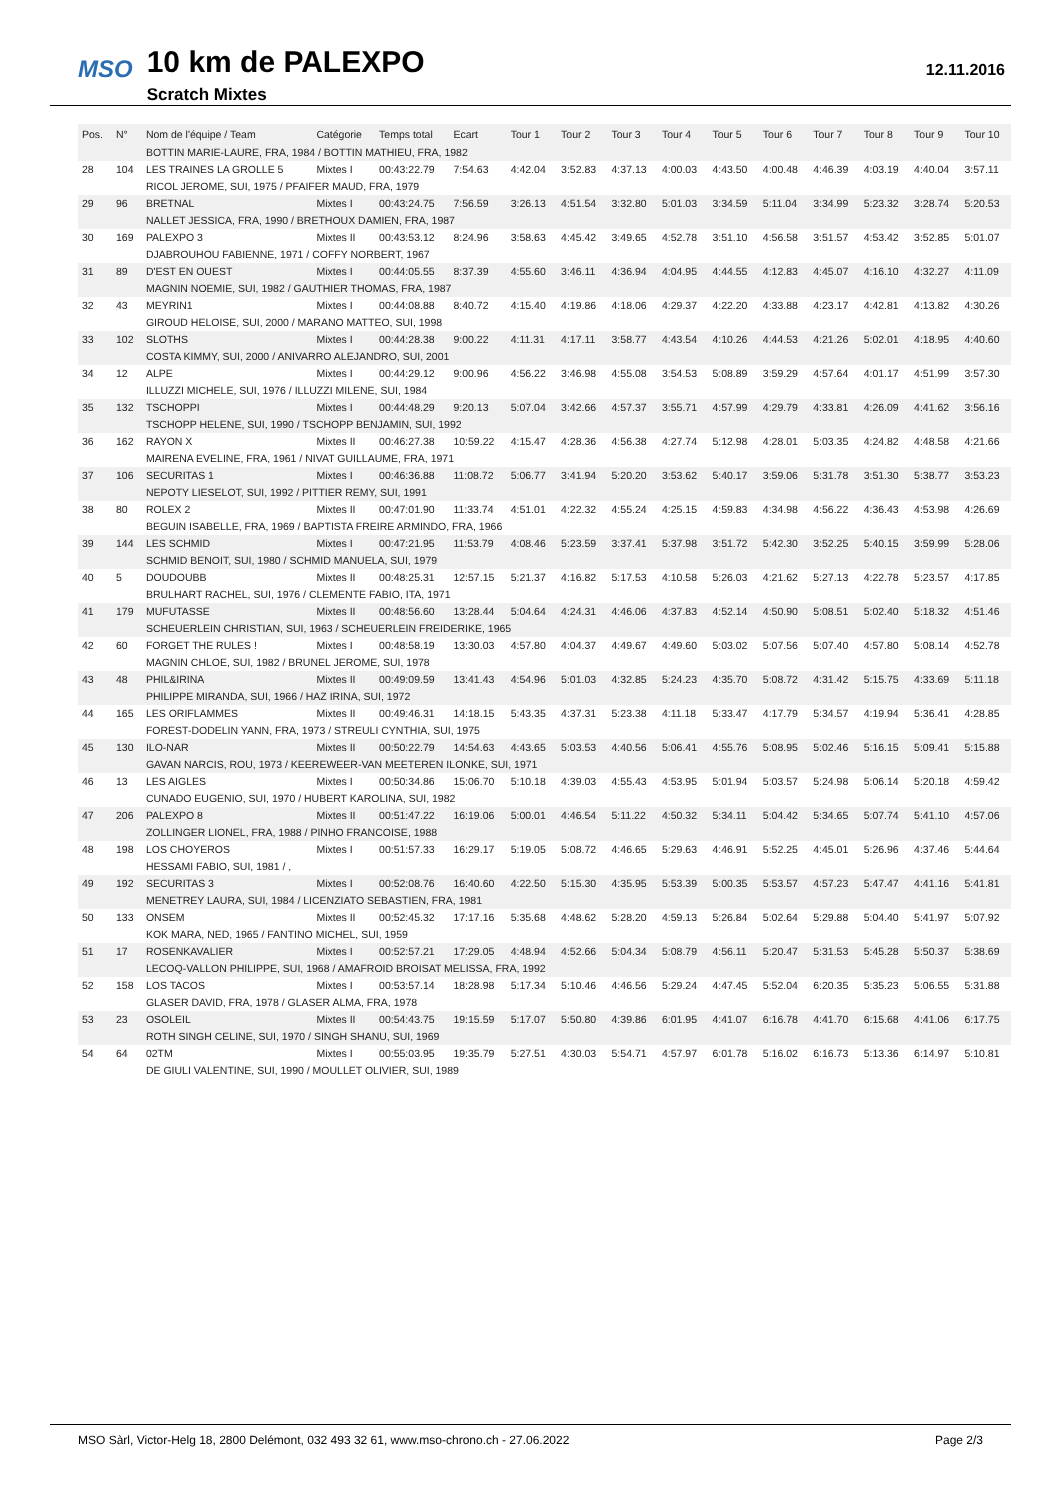MSO
10 km de PALEXPO
Scratch Mixtes
12.11.2016
| Pos. | N° | Nom de l'équipe / Team | Catégorie | Temps total | Ecart | Tour 1 | Tour 2 | Tour 3 | Tour 4 | Tour 5 | Tour 6 | Tour 7 | Tour 8 | Tour 9 | Tour 10 |
| --- | --- | --- | --- | --- | --- | --- | --- | --- | --- | --- | --- | --- | --- | --- | --- |
| | | BOTTIN MARIE-LAURE, FRA, 1984 / BOTTIN MATHIEU, FRA, 1982 | | | | | | | | | | | | | |
| 28 | 104 | LES TRAINES LA GROLLE 5 | Mixtes I | 00:43:22.79 | 7:54.63 | 4:42.04 | 3:52.83 | 4:37.13 | 4:00.03 | 4:43.50 | 4:00.48 | 4:46.39 | 4:03.19 | 4:40.04 | 3:57.11 |
| | | RICOL JEROME, SUI, 1975 / PFAIFER MAUD, FRA, 1979 | | | | | | | | | | | | | |
| 29 | 96 | BRETNAL | Mixtes I | 00:43:24.75 | 7:56.59 | 3:26.13 | 4:51.54 | 3:32.80 | 5:01.03 | 3:34.59 | 5:11.04 | 3:34.99 | 5:23.32 | 3:28.74 | 5:20.53 |
| | | NALLET JESSICA, FRA, 1990 / BRETHOUX DAMIEN, FRA, 1987 | | | | | | | | | | | | | |
| 30 | 169 | PALEXPO 3 | Mixtes II | 00:43:53.12 | 8:24.96 | 3:58.63 | 4:45.42 | 3:49.65 | 4:52.78 | 3:51.10 | 4:56.58 | 3:51.57 | 4:53.42 | 3:52.85 | 5:01.07 |
| | | DJABROUHOU FABIENNE, 1971 / COFFY NORBERT, 1967 | | | | | | | | | | | | | |
| 31 | 89 | D'EST EN OUEST | Mixtes I | 00:44:05.55 | 8:37.39 | 4:55.60 | 3:46.11 | 4:36.94 | 4:04.95 | 4:44.55 | 4:12.83 | 4:45.07 | 4:16.10 | 4:32.27 | 4:11.09 |
| | | MAGNIN NOEMIE, SUI, 1982 / GAUTHIER THOMAS, FRA, 1987 | | | | | | | | | | | | | |
| 32 | 43 | MEYRIN1 | Mixtes I | 00:44:08.88 | 8:40.72 | 4:15.40 | 4:19.86 | 4:18.06 | 4:29.37 | 4:22.20 | 4:33.88 | 4:23.17 | 4:42.81 | 4:13.82 | 4:30.26 |
| | | GIROUD HELOISE, SUI, 2000 / MARANO MATTEO, SUI, 1998 | | | | | | | | | | | | | |
| 33 | 102 | SLOTHS | Mixtes I | 00:44:28.38 | 9:00.22 | 4:11.31 | 4:17.11 | 3:58.77 | 4:43.54 | 4:10.26 | 4:44.53 | 4:21.26 | 5:02.01 | 4:18.95 | 4:40.60 |
| | | COSTA KIMMY, SUI, 2000 / ANIVARRO ALEJANDRO, SUI, 2001 | | | | | | | | | | | | | |
| 34 | 12 | ALPE | Mixtes I | 00:44:29.12 | 9:00.96 | 4:56.22 | 3:46.98 | 4:55.08 | 3:54.53 | 5:08.89 | 3:59.29 | 4:57.64 | 4:01.17 | 4:51.99 | 3:57.30 |
| | | ILLUZZI MICHELE, SUI, 1976 / ILLUZZI MILENE, SUI, 1984 | | | | | | | | | | | | | |
| 35 | 132 | TSCHOPPI | Mixtes I | 00:44:48.29 | 9:20.13 | 5:07.04 | 3:42.66 | 4:57.37 | 3:55.71 | 4:57.99 | 4:29.79 | 4:33.81 | 4:26.09 | 4:41.62 | 3:56.16 |
| | | TSCHOPP HELENE, SUI, 1990 / TSCHOPP BENJAMIN, SUI, 1992 | | | | | | | | | | | | | |
| 36 | 162 | RAYON X | Mixtes II | 00:46:27.38 | 10:59.22 | 4:15.47 | 4:28.36 | 4:56.38 | 4:27.74 | 5:12.98 | 4:28.01 | 5:03.35 | 4:24.82 | 4:48.58 | 4:21.66 |
| | | MAIRENA EVELINE, FRA, 1961 / NIVAT GUILLAUME, FRA, 1971 | | | | | | | | | | | | | |
| 37 | 106 | SECURITAS 1 | Mixtes I | 00:46:36.88 | 11:08.72 | 5:06.77 | 3:41.94 | 5:20.20 | 3:53.62 | 5:40.17 | 3:59.06 | 5:31.78 | 3:51.30 | 5:38.77 | 3:53.23 |
| | | NEPOTY LIESELOT, SUI, 1992 / PITTIER REMY, SUI, 1991 | | | | | | | | | | | | | |
| 38 | 80 | ROLEX 2 | Mixtes II | 00:47:01.90 | 11:33.74 | 4:51.01 | 4:22.32 | 4:55.24 | 4:25.15 | 4:59.83 | 4:34.98 | 4:56.22 | 4:36.43 | 4:53.98 | 4:26.69 |
| | | BEGUIN ISABELLE, FRA, 1969 / BAPTISTA FREIRE ARMINDO, FRA, 1966 | | | | | | | | | | | | | |
| 39 | 144 | LES SCHMID | Mixtes I | 00:47:21.95 | 11:53.79 | 4:08.46 | 5:23.59 | 3:37.41 | 5:37.98 | 3:51.72 | 5:42.30 | 3:52.25 | 5:40.15 | 3:59.99 | 5:28.06 |
| | | SCHMID BENOIT, SUI, 1980 / SCHMID MANUELA, SUI, 1979 | | | | | | | | | | | | | |
| 40 | 5 | DOUDOUBB | Mixtes II | 00:48:25.31 | 12:57.15 | 5:21.37 | 4:16.82 | 5:17.53 | 4:10.58 | 5:26.03 | 4:21.62 | 5:27.13 | 4:22.78 | 5:23.57 | 4:17.85 |
| | | BRULHART RACHEL, SUI, 1976 / CLEMENTE FABIO, ITA, 1971 | | | | | | | | | | | | | |
| 41 | 179 | MUFUTASSE | Mixtes II | 00:48:56.60 | 13:28.44 | 5:04.64 | 4:24.31 | 4:46.06 | 4:37.83 | 4:52.14 | 4:50.90 | 5:08.51 | 5:02.40 | 5:18.32 | 4:51.46 |
| | | SCHEUERLEIN CHRISTIAN, SUI, 1963 / SCHEUERLEIN FREIDERIKE, 1965 | | | | | | | | | | | | | |
| 42 | 60 | FORGET THE RULES ! | Mixtes I | 00:48:58.19 | 13:30.03 | 4:57.80 | 4:04.37 | 4:49.67 | 4:49.60 | 5:03.02 | 5:07.56 | 5:07.40 | 4:57.80 | 5:08.14 | 4:52.78 |
| | | MAGNIN CHLOE, SUI, 1982 / BRUNEL JEROME, SUI, 1978 | | | | | | | | | | | | | |
| 43 | 48 | PHIL&IRINA | Mixtes II | 00:49:09.59 | 13:41.43 | 4:54.96 | 5:01.03 | 4:32.85 | 5:24.23 | 4:35.70 | 5:08.72 | 4:31.42 | 5:15.75 | 4:33.69 | 5:11.18 |
| | | PHILIPPE MIRANDA, SUI, 1966 / HAZ IRINA, SUI, 1972 | | | | | | | | | | | | | |
| 44 | 165 | LES ORIFLAMMES | Mixtes II | 00:49:46.31 | 14:18.15 | 5:43.35 | 4:37.31 | 5:23.38 | 4:11.18 | 5:33.47 | 4:17.79 | 5:34.57 | 4:19.94 | 5:36.41 | 4:28.85 |
| | | FOREST-DODELIN YANN, FRA, 1973 / STREULI CYNTHIA, SUI, 1975 | | | | | | | | | | | | | |
| 45 | 130 | ILO-NAR | Mixtes II | 00:50:22.79 | 14:54.63 | 4:43.65 | 5:03.53 | 4:40.56 | 5:06.41 | 4:55.76 | 5:08.95 | 5:02.46 | 5:16.15 | 5:09.41 | 5:15.88 |
| | | GAVAN NARCIS, ROU, 1973 / KEEREWEER-VAN MEETEREN ILONKE, SUI, 1971 | | | | | | | | | | | | | |
| 46 | 13 | LES AIGLES | Mixtes I | 00:50:34.86 | 15:06.70 | 5:10.18 | 4:39.03 | 4:55.43 | 4:53.95 | 5:01.94 | 5:03.57 | 5:24.98 | 5:06.14 | 5:20.18 | 4:59.42 |
| | | CUNADO EUGENIO, SUI, 1970 / HUBERT KAROLINA, SUI, 1982 | | | | | | | | | | | | | |
| 47 | 206 | PALEXPO 8 | Mixtes II | 00:51:47.22 | 16:19.06 | 5:00.01 | 4:46.54 | 5:11.22 | 4:50.32 | 5:34.11 | 5:04.42 | 5:34.65 | 5:07.74 | 5:41.10 | 4:57.06 |
| | | ZOLLINGER LIONEL, FRA, 1988 / PINHO FRANCOISE, 1988 | | | | | | | | | | | | | |
| 48 | 198 | LOS CHOYEROS | Mixtes I | 00:51:57.33 | 16:29.17 | 5:19.05 | 5:08.72 | 4:46.65 | 5:29.63 | 4:46.91 | 5:52.25 | 4:45.01 | 5:26.96 | 4:37.46 | 5:44.64 |
| | | HESSAMI FABIO, SUI, 1981 / , | | | | | | | | | | | | | |
| 49 | 192 | SECURITAS 3 | Mixtes I | 00:52:08.76 | 16:40.60 | 4:22.50 | 5:15.30 | 4:35.95 | 5:53.39 | 5:00.35 | 5:53.57 | 4:57.23 | 5:47.47 | 4:41.16 | 5:41.81 |
| | | MENETREY LAURA, SUI, 1984 / LICENZIATO SEBASTIEN, FRA, 1981 | | | | | | | | | | | | | |
| 50 | 133 | ONSEM | Mixtes II | 00:52:45.32 | 17:17.16 | 5:35.68 | 4:48.62 | 5:28.20 | 4:59.13 | 5:26.84 | 5:02.64 | 5:29.88 | 5:04.40 | 5:41.97 | 5:07.92 |
| | | KOK MARA, NED, 1965 / FANTINO MICHEL, SUI, 1959 | | | | | | | | | | | | | |
| 51 | 17 | ROSENKAVALIER | Mixtes I | 00:52:57.21 | 17:29.05 | 4:48.94 | 4:52.66 | 5:04.34 | 5:08.79 | 4:56.11 | 5:20.47 | 5:31.53 | 5:45.28 | 5:50.37 | 5:38.69 |
| | | LECOQ-VALLON PHILIPPE, SUI, 1968 / AMAFROID BROISAT MELISSA, FRA, 1992 | | | | | | | | | | | | | |
| 52 | 158 | LOS TACOS | Mixtes I | 00:53:57.14 | 18:28.98 | 5:17.34 | 5:10.46 | 4:46.56 | 5:29.24 | 4:47.45 | 5:52.04 | 6:20.35 | 5:35.23 | 5:06.55 | 5:31.88 |
| | | GLASER DAVID, FRA, 1978 / GLASER ALMA, FRA, 1978 | | | | | | | | | | | | | |
| 53 | 23 | OSOLEIL | Mixtes II | 00:54:43.75 | 19:15.59 | 5:17.07 | 5:50.80 | 4:39.86 | 6:01.95 | 4:41.07 | 6:16.78 | 4:41.70 | 6:15.68 | 4:41.06 | 6:17.75 |
| | | ROTH SINGH CELINE, SUI, 1970 / SINGH SHANU, SUI, 1969 | | | | | | | | | | | | | |
| 54 | 64 | 02TM | Mixtes I | 00:55:03.95 | 19:35.79 | 5:27.51 | 4:30.03 | 5:54.71 | 4:57.97 | 6:01.78 | 5:16.02 | 6:16.73 | 5:13.36 | 6:14.97 | 5:10.81 |
| | | DE GIULI VALENTINE, SUI, 1990 / MOULLET OLIVIER, SUI, 1989 | | | | | | | | | | | | | |
MSO Sàrl, Victor-Helg 18, 2800 Delémont, 032 493 32 61, www.mso-chrono.ch - 27.06.2022 Page 2/3